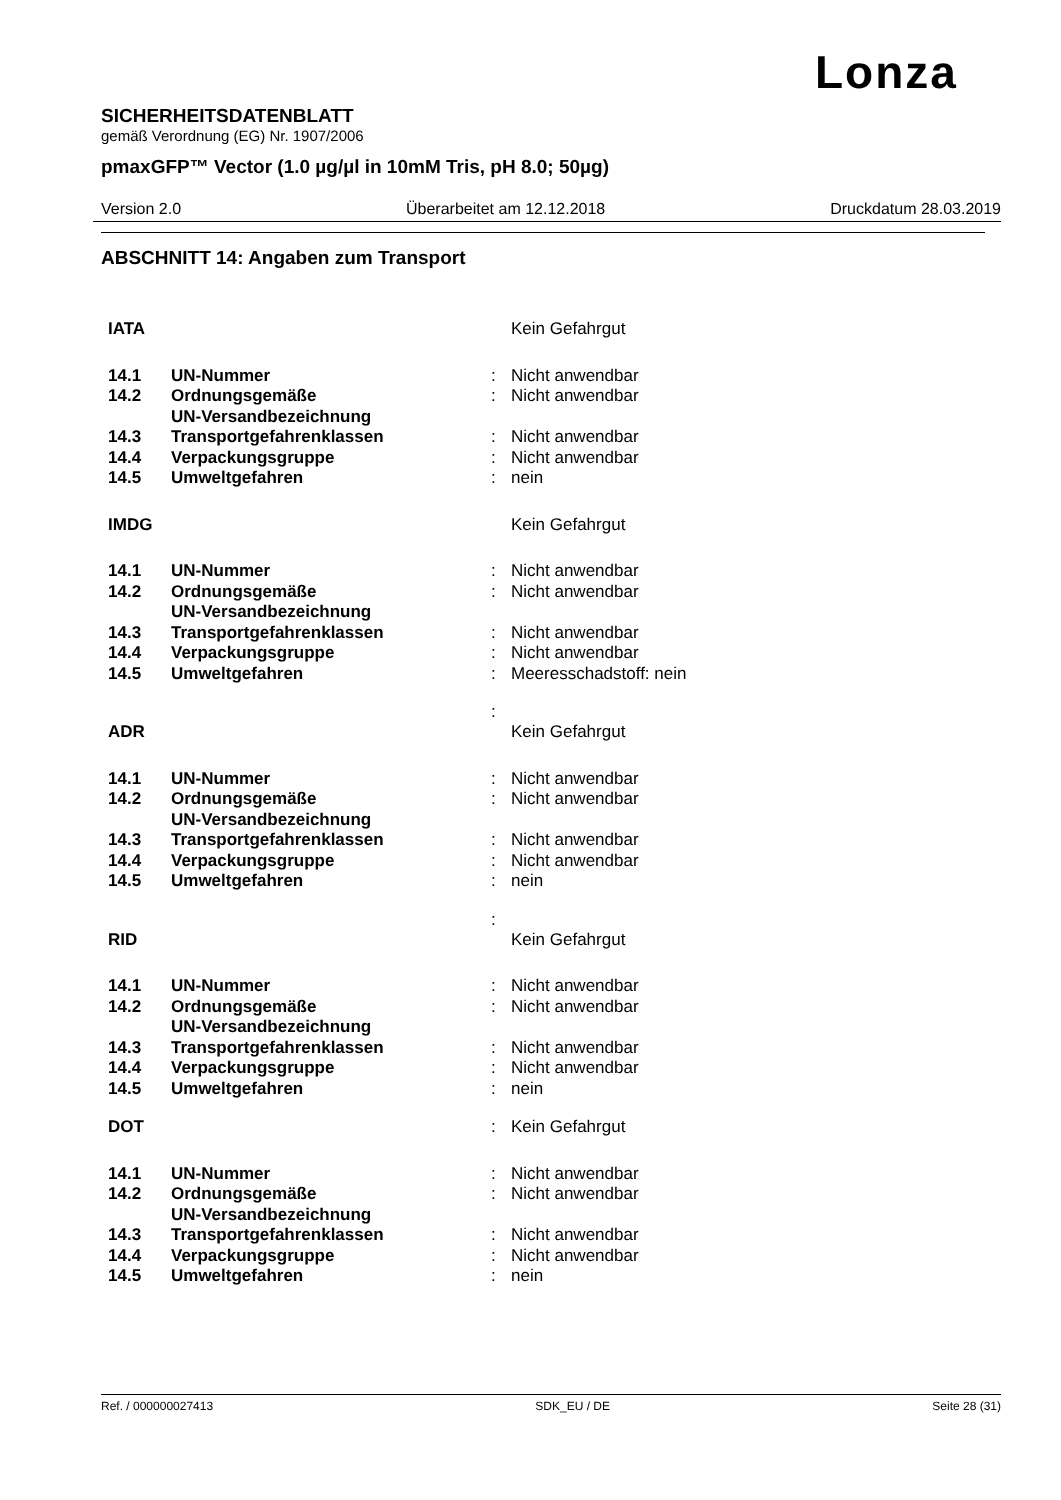Lonza
SICHERHEITSDATENBLATT
gemäß Verordnung (EG) Nr. 1907/2006
pmaxGFP™ Vector (1.0 µg/µl in 10mM Tris, pH 8.0; 50µg)
Version 2.0 Überarbeitet am 12.12.2018 Druckdatum 28.03.2019
ABSCHNITT 14: Angaben zum Transport
| IATA | | | Kein Gefahrgut |
| 14.1 | UN-Nummer | : | Nicht anwendbar |
| 14.2 | Ordnungsgemäße UN-Versandbezeichnung | : | Nicht anwendbar |
| 14.3 | Transportgefahrenklassen | : | Nicht anwendbar |
| 14.4 | Verpackungsgruppe | : | Nicht anwendbar |
| 14.5 | Umweltgefahren | : | nein |
| IMDG | | | Kein Gefahrgut |
| 14.1 | UN-Nummer | : | Nicht anwendbar |
| 14.2 | Ordnungsgemäße UN-Versandbezeichnung | : | Nicht anwendbar |
| 14.3 | Transportgefahrenklassen | : | Nicht anwendbar |
| 14.4 | Verpackungsgruppe | : | Nicht anwendbar |
| 14.5 | Umweltgefahren | : | Meeresschadstoff: nein |
| ADR | | : | Kein Gefahrgut |
| 14.1 | UN-Nummer | : | Nicht anwendbar |
| 14.2 | Ordnungsgemäße UN-Versandbezeichnung | : | Nicht anwendbar |
| 14.3 | Transportgefahrenklassen | : | Nicht anwendbar |
| 14.4 | Verpackungsgruppe | : | Nicht anwendbar |
| 14.5 | Umweltgefahren | : | nein |
| RID | | : | Kein Gefahrgut |
| 14.1 | UN-Nummer | : | Nicht anwendbar |
| 14.2 | Ordnungsgemäße UN-Versandbezeichnung | : | Nicht anwendbar |
| 14.3 | Transportgefahrenklassen | : | Nicht anwendbar |
| 14.4 | Verpackungsgruppe | : | Nicht anwendbar |
| 14.5 | Umweltgefahren | : | nein |
| DOT | | : | Kein Gefahrgut |
| 14.1 | UN-Nummer | : | Nicht anwendbar |
| 14.2 | Ordnungsgemäße UN-Versandbezeichnung | : | Nicht anwendbar |
| 14.3 | Transportgefahrenklassen | : | Nicht anwendbar |
| 14.4 | Verpackungsgruppe | : | Nicht anwendbar |
| 14.5 | Umweltgefahren | : | nein |
Ref. / 000000027413 SDK_EU / DE Seite 28 (31)